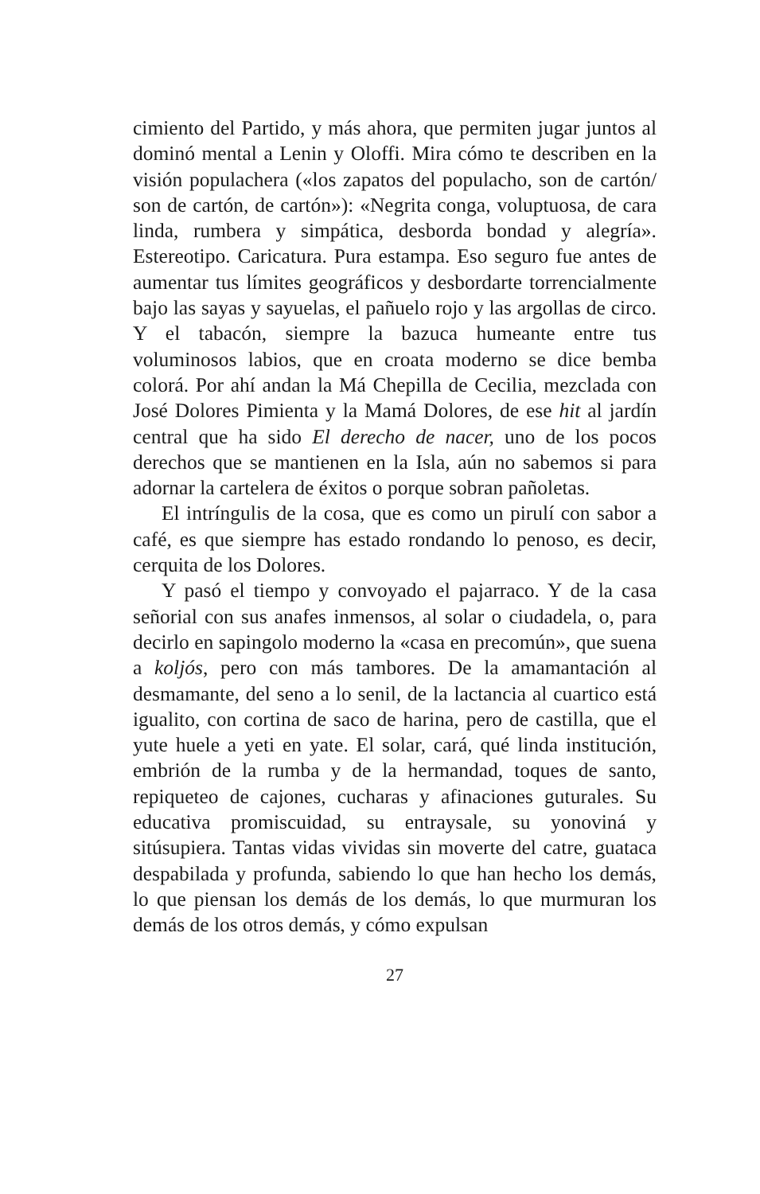cimiento del Partido, y más ahora, que permiten jugar juntos al dominó mental a Lenin y Oloffi. Mira cómo te describen en la visión populachera («los zapatos del populacho, son de cartón/ son de cartón, de cartón»): «Negrita conga, voluptuosa, de cara linda, rumbera y simpática, desborda bondad y alegría». Estereotipo. Caricatura. Pura estampa. Eso seguro fue antes de aumentar tus límites geográficos y desbordarte torrencialmente bajo las sayas y sayuelas, el pañuelo rojo y las argollas de circo. Y el tabacón, siempre la bazuca humeante entre tus voluminosos labios, que en croata moderno se dice bemba colorá. Por ahí andan la Má Chepilla de Cecilia, mezclada con José Dolores Pimienta y la Mamá Dolores, de ese hit al jardín central que ha sido El derecho de nacer, uno de los pocos derechos que se mantienen en la Isla, aún no sabemos si para adornar la cartelera de éxitos o porque sobran pañoletas.
El intríngulis de la cosa, que es como un pirulí con sabor a café, es que siempre has estado rondando lo penoso, es decir, cerquita de los Dolores.
Y pasó el tiempo y convoyado el pajarraco. Y de la casa señorial con sus anafes inmensos, al solar o ciudadela, o, para decirlo en sapingolo moderno la «casa en precomún», que suena a koljós, pero con más tambores. De la amamantación al desmamante, del seno a lo senil, de la lactancia al cuartico está igualito, con cortina de saco de harina, pero de castilla, que el yute huele a yeti en yate. El solar, cará, qué linda institución, embrión de la rumba y de la hermandad, toques de santo, repiqueteo de cajones, cucharas y afinaciones guturales. Su educativa promiscuidad, su entraysale, su yonoviná y sitúsupiera. Tantas vidas vividas sin moverte del catre, guataca despabilada y profunda, sabiendo lo que han hecho los demás, lo que piensan los demás de los demás, lo que murmuran los demás de los otros demás, y cómo expulsan
27